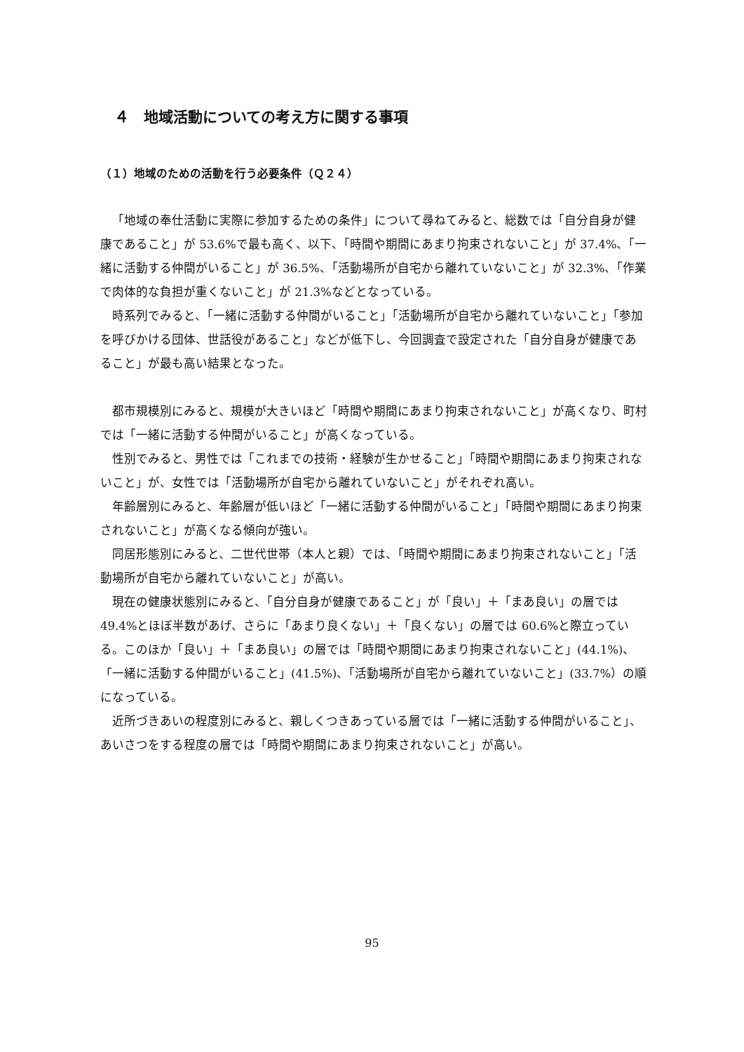４　地域活動についての考え方に関する事項
（１）地域のための活動を行う必要条件（Ｑ２４）
「地域の奉仕活動に実際に参加するための条件」について尋ねてみると、総数では「自分自身が健康であること」が 53.6%で最も高く、以下、「時間や期間にあまり拘束されないこと」が 37.4%、「一緒に活動する仲間がいること」が 36.5%、「活動場所が自宅から離れていないこと」が 32.3%、「作業で肉体的な負担が重くないこと」が 21.3%などとなっている。
時系列でみると、「一緒に活動する仲間がいること」「活動場所が自宅から離れていないこと」「参加を呼びかける団体、世話役があること」などが低下し、今回調査で設定された「自分自身が健康であること」が最も高い結果となった。
都市規模別にみると、規模が大きいほど「時間や期間にあまり拘束されないこと」が高くなり、町村では「一緒に活動する仲間がいること」が高くなっている。
性別でみると、男性では「これまでの技術・経験が生かせること」「時間や期間にあまり拘束されないこと」が、女性では「活動場所が自宅から離れていないこと」がそれぞれ高い。
年齢層別にみると、年齢層が低いほど「一緒に活動する仲間がいること」「時間や期間にあまり拘束されないこと」が高くなる傾向が強い。
同居形態別にみると、二世代世帯（本人と親）では、「時間や期間にあまり拘束されないこと」「活動場所が自宅から離れていないこと」が高い。
現在の健康状態別にみると、「自分自身が健康であること」が「良い」＋「まあ良い」の層では 49.4%とほぼ半数があげ、さらに「あまり良くない」＋「良くない」の層では 60.6%と際立っている。このほか「良い」＋「まあ良い」の層では「時間や期間にあまり拘束されないこと」(44.1%)、「一緒に活動する仲間がいること」(41.5%)、「活動場所が自宅から離れていないこと」(33.7%）の順になっている。
近所づきあいの程度別にみると、親しくつきあっている層では「一緒に活動する仲間がいること」、あいさつをする程度の層では「時間や期間にあまり拘束されないこと」が高い。
95